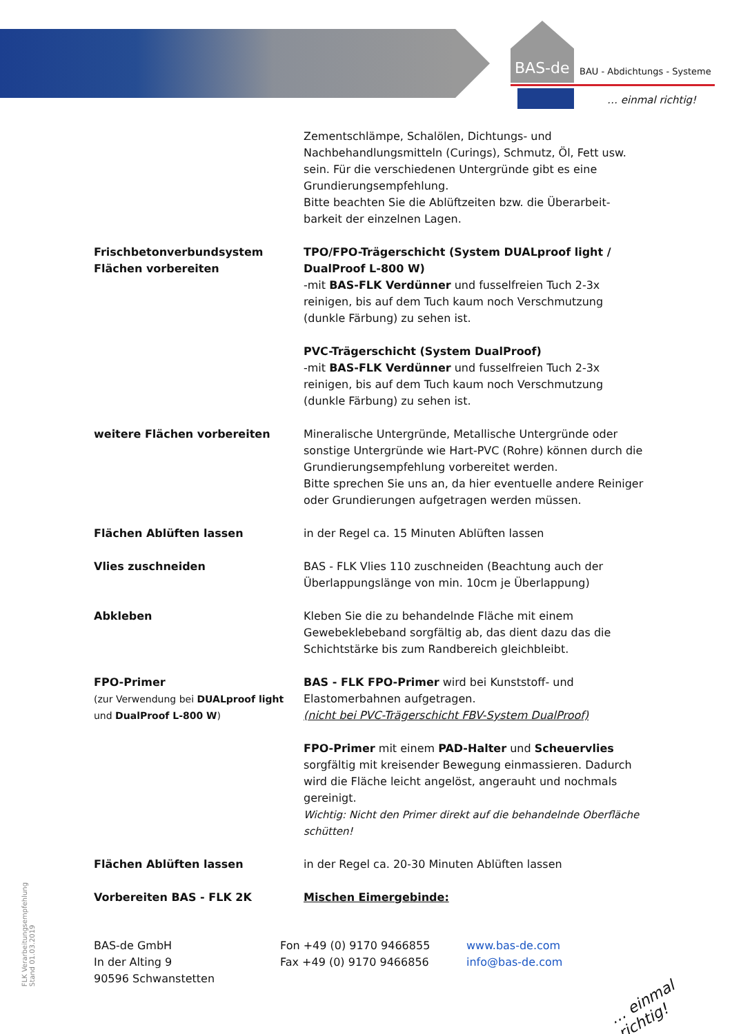BAS-de BAU - Abdichtungs - Systeme
… einmal richtig!
Zementschlämpe, Schalölen, Dichtungs- und Nachbehandlungsmitteln (Curings), Schmutz, Öl, Fett usw. sein. Für die verschiedenen Untergründe gibt es eine Grundierungsempfehlung.
Bitte beachten Sie die Ablüftzeiten bzw. die Überarbeit-barkeit der einzelnen Lagen.
Frischbetonverbundsystem
Flächen vorbereiten
TPO/FPO-Trägerschicht (System DUALproof light / DualProof L-800 W)
-mit BAS-FLK Verdünner und fusselfreien Tuch 2-3x reinigen, bis auf dem Tuch kaum noch Verschmutzung (dunkle Färbung) zu sehen ist.
PVC-Trägerschicht (System DualProof)
-mit BAS-FLK Verdünner und fusselfreien Tuch 2-3x reinigen, bis auf dem Tuch kaum noch Verschmutzung (dunkle Färbung) zu sehen ist.
weitere Flächen vorbereiten Mineralische Untergründe, Metallische Untergründe oder sonstige Untergründe wie Hart-PVC (Rohre) können durch die Grundierungsempfehlung vorbereitet werden.
Bitte sprechen Sie uns an, da hier eventuelle andere Reiniger oder Grundierungen aufgetragen werden müssen.
Flächen Ablüften lassen in der Regel ca. 15 Minuten Ablüften lassen
Vlies zuschneiden BAS - FLK Vlies 110 zuschneiden (Beachtung auch der Überlappungslänge von min. 10cm je Überlappung)
Abkleben Kleben Sie die zu behandelnde Fläche mit einem Gewebeklebeband sorgfältig ab, das dient dazu das die Schichtstärke bis zum Randbereich gleichbleibt.
FPO-Primer
(zur Verwendung bei DUALproof light und DualProof L-800 W)
BAS - FLK FPO-Primer wird bei Kunststoff- und Elastomerbahnen aufgetragen.
(nicht bei PVC-Trägerschicht FBV-System DualProof)
FPO-Primer mit einem PAD-Halter und Scheuervlies sorgfältig mit kreisender Bewegung einmassieren. Dadurch wird die Fläche leicht angelöst, angerauht und nochmals gereinigt.
Wichtig: Nicht den Primer direkt auf die behandelnde Oberfläche schütten!
Flächen Ablüften lassen in der Regel ca. 20-30 Minuten Ablüften lassen
Vorbereiten BAS - FLK 2K Mischen Eimergebinde:
FLK Verarbeitungsempfehlung
Stand 01.03.2019
BAS-de GmbH
In der Alting 9
90596 Schwanstetten
Fon +49 (0) 9170 9466855
Fax +49 (0) 9170 9466856
www.bas-de.com
info@bas-de.com
… einmal richtig!